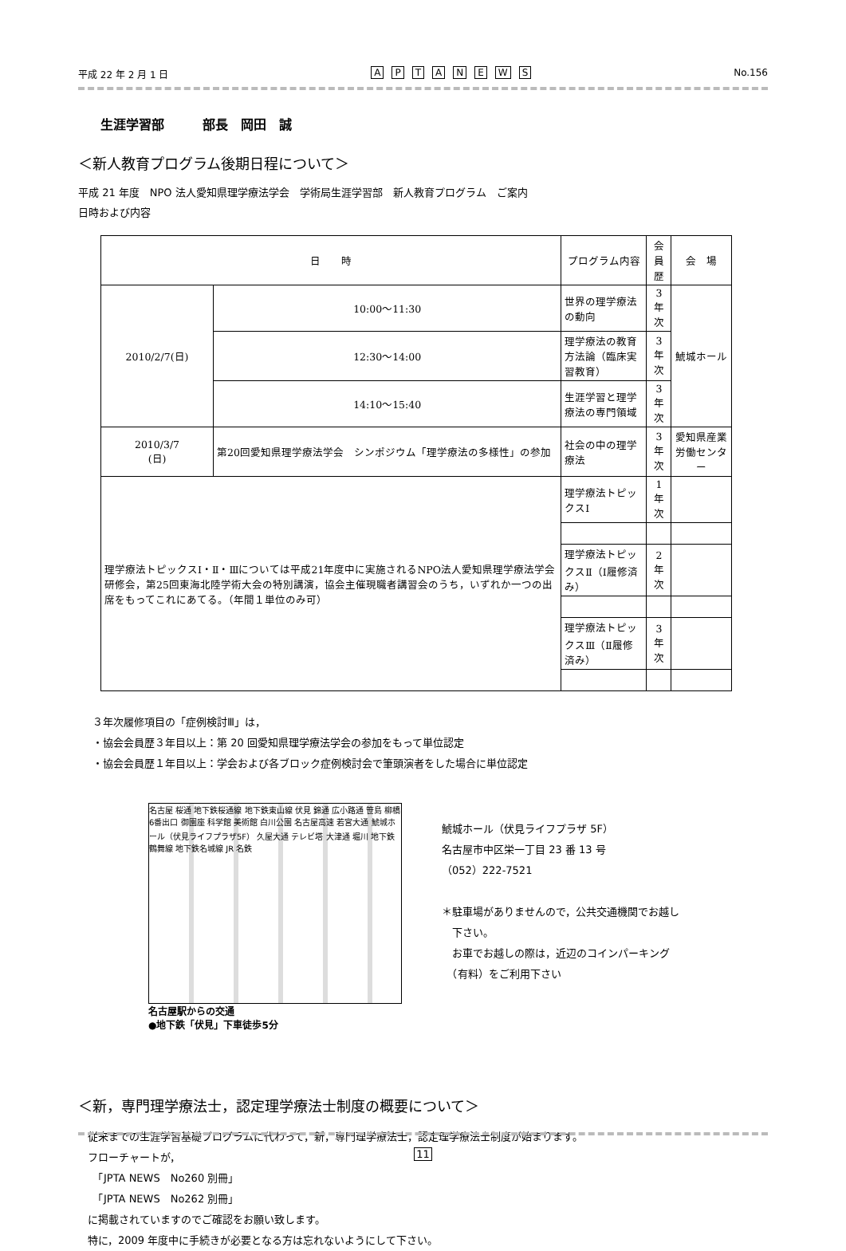平成 22 年 2 月 1 日 APTANEWS No.156
生涯学習部　　　部長　岡田　誠
＜新人教育プログラム後期日程について＞
平成 21 年度　NPO 法人愛知県理学療法学会　学術局生涯学習部　新人教育プログラム　ご案内
日時および内容
| 日 時 | | プログラム内容 | 会員歴 | 会 場 |
| --- | --- | --- | --- | --- |
| 2010/2/7(日) | 10:00～11:30 | 世界の理学療法の動向 | 3 年次 | 鯱城ホール |
| | 12:30～14:00 | 理学療法の教育方法論（臨床実習教育） | 3 年次 | |
| | 14:10～15:40 | 生涯学習と理学療法の専門領域 | 3 年次 | |
| 2010/3/7 (日) | 第20回愛知県理学療法学会 シンポジウム「理学療法の多様性」の参加 | 社会の中の理学療法 | 3 年次 | 愛知県産業労働センター |
| 理学療法トピックスⅠ・Ⅱ・Ⅲについては平成21年度中に実施されるNPO法人愛知県理学療法学会研修会，第25回東海北陸学術大会の特別講演，協会主催現職者講習会のうち，いずれか一つの出席をもってこれにあてる。（年間１単位のみ可） | | 理学療法トピックスⅠ | 1 年次 | |
| | | 理学療法トピックスⅡ（Ⅰ履修済み） | 2 年次 | |
| | | 理学療法トピックスⅢ（Ⅱ履修済み） | 3 年次 | |
３年次履修項目の「症例検討Ⅲ」は，
・協会会員歴３年目以上：第 20 回愛知県理学療法学会の参加をもって単位認定
・協会会員歴１年目以上：学会および各ブロック症例検討会で筆頭演者をした場合に単位認定
名古屋 桜通 地下鉄桜通線 地下鉄東山線 伏見 錦通 広小路通 笹島 柳橋 6番出口 御園座 科学館 美術館 白川公園 名古屋高速 若宮大通 鯱城ホール（伏見ライフプラザ5F） 久屋大通 テレビ塔 大津通 堀川 地下鉄鶴舞線 地下鉄名城線 JR 名鉄
名古屋駅からの交通
●地下鉄「伏見」下車徒歩5分
鯱城ホール（伏見ライフプラザ 5F）
名古屋市中区栄一丁目 23 番 13 号
（052）222-7521
＊駐車場がありませんので，公共交通機関でお越し
　下さい。
　お車でお越しの際は，近辺のコインパーキング
　（有料）をご利用下さい
＜新，専門理学療法士，認定理学療法士制度の概要について＞
従来までの生涯学習基礎プログラムに代わって，新，専門理学療法士，認定理学療法士制度が始まります。
フローチャートが，
　「JPTA NEWS　No260 別冊」
　「JPTA NEWS　No262 別冊」
に掲載されていますのでご確認をお願い致します。
特に，2009 年度中に手続きが必要となる方は忘れないようにして下さい。
11